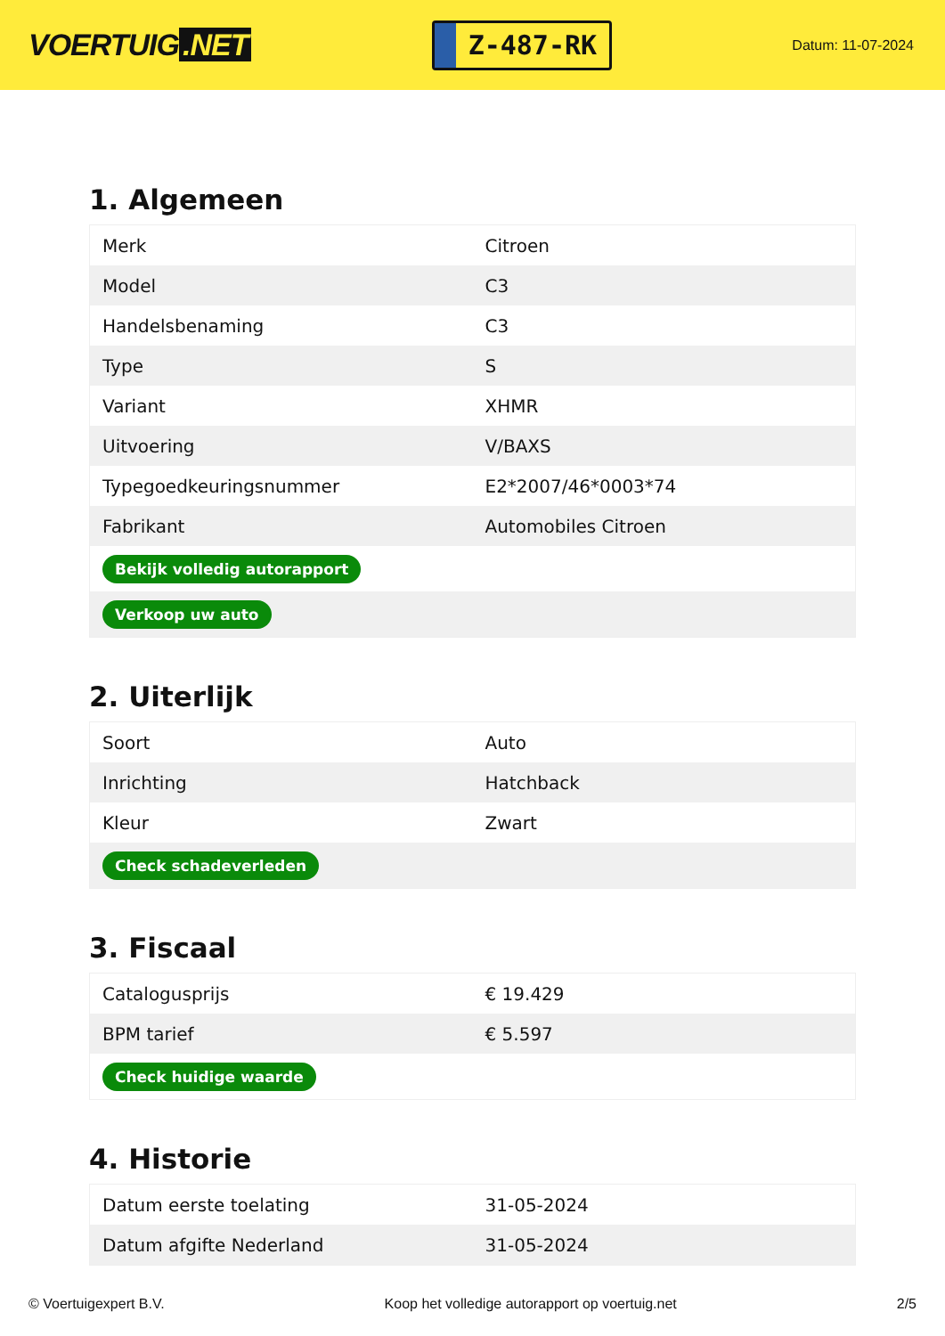VOERTUIG.NET
Z-487-RK
Datum: 11-07-2024
1. Algemeen
| Merk | Citroen |
| Model | C3 |
| Handelsbenaming | C3 |
| Type | S |
| Variant | XHMR |
| Uitvoering | V/BAXS |
| Typegoedkeuringsnummer | E2*2007/46*0003*74 |
| Fabrikant | Automobiles Citroen |
| Bekijk volledig autorapport | |
| Verkoop uw auto | |
2. Uiterlijk
| Soort | Auto |
| Inrichting | Hatchback |
| Kleur | Zwart |
| Check schadeverleden | |
3. Fiscaal
| Catalogusprijs | € 19.429 |
| BPM tarief | € 5.597 |
| Check huidige waarde | |
4. Historie
| Datum eerste toelating | 31-05-2024 |
| Datum afgifte Nederland | 31-05-2024 |
© Voertuigexpert B.V. Koop het volledige autorapport op voertuig.net 2/5